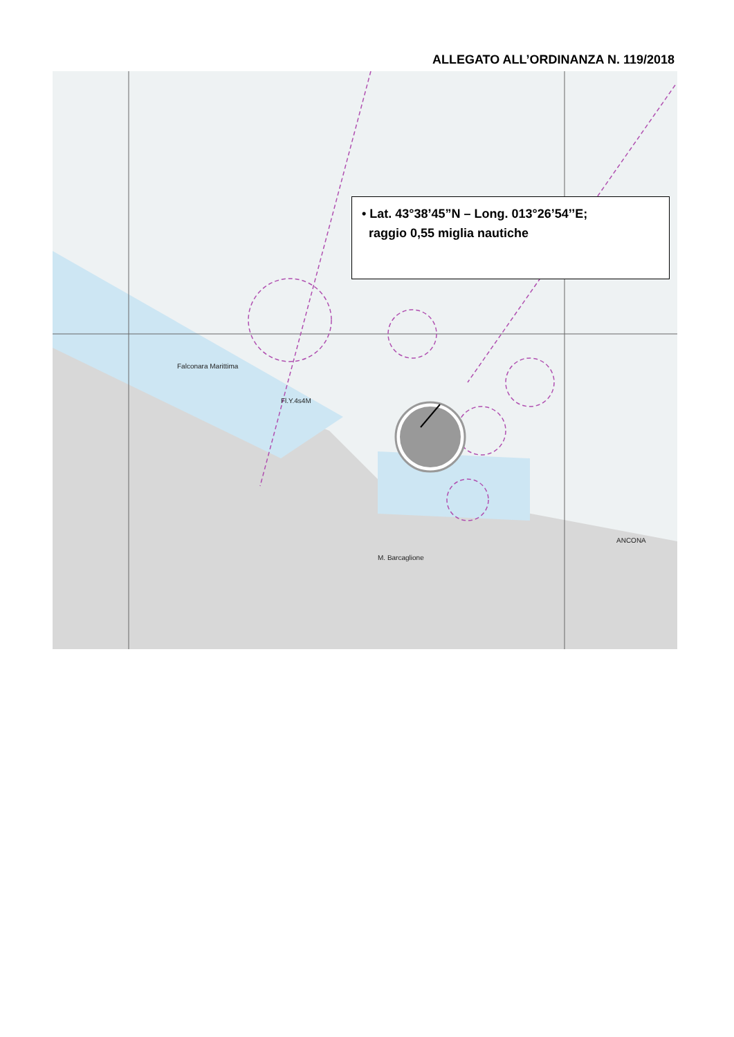ALLEGATO ALL’ORDINANZA N. 119/2018
Fl.Y.4s4M
ANCONA
M. Barcaglione
Falconara Marittima
• Lat. 43°38’45”N – Long. 013°26’54’’E;
raggio 0,55 miglia nautiche